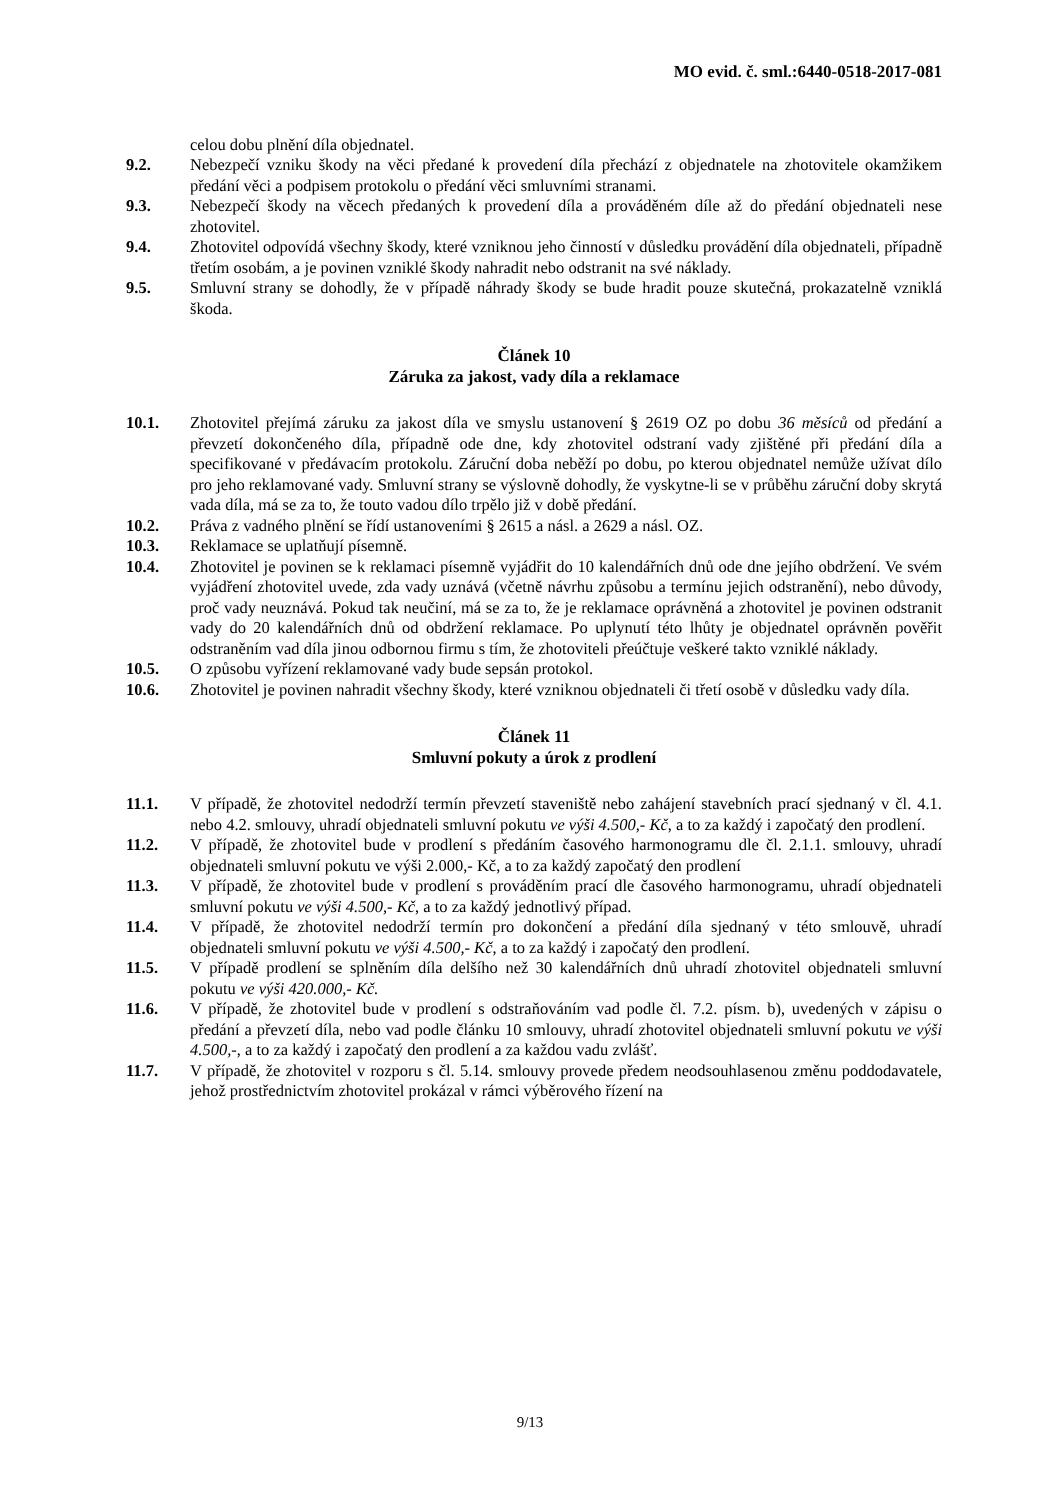MO evid. č. sml.:6440-0518-2017-081
celou dobu plnění díla objednatel.
9.2. Nebezpečí vzniku škody na věci předané k provedení díla přechází z objednatele na zhotovitele okamžikem předání věci a podpisem protokolu o předání věci smluvními stranami.
9.3. Nebezpečí škody na věcech předaných k provedení díla a prováděném díle až do předání objednateli nese zhotovitel.
9.4. Zhotovitel odpovídá všechny škody, které vzniknou jeho činností v důsledku provádění díla objednateli, případně třetím osobám, a je povinen vzniklé škody nahradit nebo odstranit na své náklady.
9.5. Smluvní strany se dohodly, že v případě náhrady škody se bude hradit pouze skutečná, prokazatelně vzniklá škoda.
Článek 10
Záruka za jakost, vady díla a reklamace
10.1. Zhotovitel přejímá záruku za jakost díla ve smyslu ustanovení § 2619 OZ po dobu 36 měsíců od předání a převzetí dokončeného díla, případně ode dne, kdy zhotovitel odstraní vady zjištěné při předání díla a specifikované v předávacím protokolu. Záruční doba neběží po dobu, po kterou objednatel nemůže užívat dílo pro jeho reklamované vady. Smluvní strany se výslovně dohodly, že vyskytne-li se v průběhu záruční doby skrytá vada díla, má se za to, že touto vadou dílo trpělo již v době předání.
10.2. Práva z vadného plnění se řídí ustanoveními § 2615 a násl. a 2629 a násl. OZ.
10.3. Reklamace se uplatňují písemně.
10.4. Zhotovitel je povinen se k reklamaci písemně vyjádřit do 10 kalendářních dnů ode dne jejího obdržení. Ve svém vyjádření zhotovitel uvede, zda vady uznává (včetně návrhu způsobu a termínu jejich odstranění), nebo důvody, proč vady neuznává. Pokud tak neučiní, má se za to, že je reklamace oprávněná a zhotovitel je povinen odstranit vady do 20 kalendářních dnů od obdržení reklamace. Po uplynutí této lhůty je objednatel oprávněn pověřit odstraněním vad díla jinou odbornou firmu s tím, že zhotoviteli přeúčtuje veškeré takto vzniklé náklady.
10.5. O způsobu vyřízení reklamované vady bude sepsán protokol.
10.6. Zhotovitel je povinen nahradit všechny škody, které vzniknou objednateli či třetí osobě v důsledku vady díla.
Článek 11
Smluvní pokuty a úrok z prodlení
11.1. V případě, že zhotovitel nedodrží termín převzetí staveniště nebo zahájení stavebních prací sjednaný v čl. 4.1. nebo 4.2. smlouvy, uhradí objednateli smluvní pokutu ve výši 4.500,- Kč, a to za každý i započatý den prodlení.
11.2. V případě, že zhotovitel bude v prodlení s předáním časového harmonogramu dle čl. 2.1.1. smlouvy, uhradí objednateli smluvní pokutu ve výši 2.000,- Kč, a to za každý započatý den prodlení
11.3. V případě, že zhotovitel bude v prodlení s prováděním prací dle časového harmonogramu, uhradí objednateli smluvní pokutu ve výši 4.500,- Kč, a to za každý jednotlivý případ.
11.4. V případě, že zhotovitel nedodrží termín pro dokončení a předání díla sjednaný v této smlouvě, uhradí objednateli smluvní pokutu ve výši 4.500,- Kč, a to za každý i započatý den prodlení.
11.5. V případě prodlení se splněním díla delšího než 30 kalendářních dnů uhradí zhotovitel objednateli smluvní pokutu ve výši 420.000,- Kč.
11.6. V případě, že zhotovitel bude v prodlení s odstraňováním vad podle čl. 7.2. písm. b), uvedených v zápisu o předání a převzetí díla, nebo vad podle článku 10 smlouvy, uhradí zhotovitel objednateli smluvní pokutu ve výši 4.500,-, a to za každý i započatý den prodlení a za každou vadu zvlášť.
11.7. V případě, že zhotovitel v rozporu s čl. 5.14. smlouvy provede předem neodsouhlasenou změnu poddodavatele, jehož prostřednictvím zhotovitel prokázal v rámci výběrového řízení na
9/13